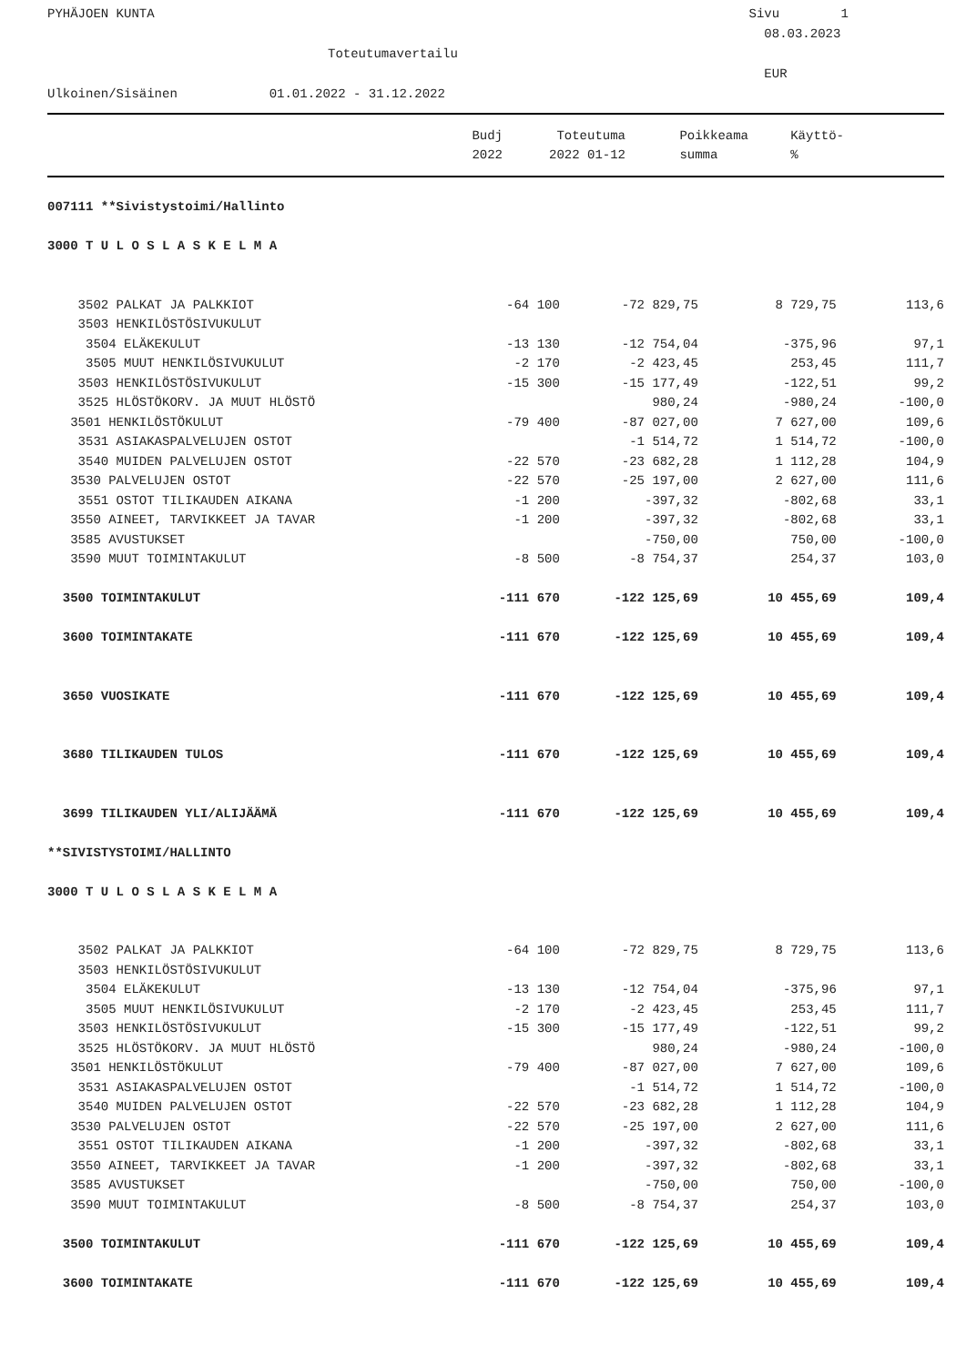PYHÄJOEN KUNTA Sivu 1
08.03.2023
Toteutumavertailu
EUR
Ulkoinen/Sisäinen 01.01.2022 - 31.12.2022
| | Budj | Toteutuma | Poikkeama | Käyttö- | |
| --- | --- | --- | --- | --- | --- |
| | 2022 | 2022 01-12 | summa | % | |
| 007111 **Sivistystoimi/Hallinto | | | | |
| 3000 T U L O S L A S K E L M A | | | | |
| 3502 PALKAT JA PALKKIOT | -64 100 | -72 829,75 | 8 729,75 | 113,6 |
| 3503 HENKILÖSTÖSIVUKULUT | | | | |
| 3504 ELÄKEKULUT | -13 130 | -12 754,04 | -375,96 | 97,1 |
| 3505 MUUT HENKILÖSIVUKULUT | -2 170 | -2 423,45 | 253,45 | 111,7 |
| 3503 HENKILÖSTÖSIVUKULUT | -15 300 | -15 177,49 | -122,51 | 99,2 |
| 3525 HLÖSTÖKORV. JA MUUT HLÖSTÖ | | 980,24 | -980,24 | -100,0 |
| 3501 HENKILÖSTÖKULUT | -79 400 | -87 027,00 | 7 627,00 | 109,6 |
| 3531 ASIAKASPALVELUJEN OSTOT | | -1 514,72 | 1 514,72 | -100,0 |
| 3540 MUIDEN PALVELUJEN OSTOT | -22 570 | -23 682,28 | 1 112,28 | 104,9 |
| 3530 PALVELUJEN OSTOT | -22 570 | -25 197,00 | 2 627,00 | 111,6 |
| 3551 OSTOT TILIKAUDEN AIKANA | -1 200 | -397,32 | -802,68 | 33,1 |
| 3550 AINEET, TARVIKKEET JA TAVAR | -1 200 | -397,32 | -802,68 | 33,1 |
| 3585 AVUSTUKSET | | -750,00 | 750,00 | -100,0 |
| 3590 MUUT TOIMINTAKULUT | -8 500 | -8 754,37 | 254,37 | 103,0 |
| 3500 TOIMINTAKULUT | -111 670 | -122 125,69 | 10 455,69 | 109,4 |
| 3600 TOIMINTAKATE | -111 670 | -122 125,69 | 10 455,69 | 109,4 |
| 3650 VUOSIKATE | -111 670 | -122 125,69 | 10 455,69 | 109,4 |
| 3680 TILIKAUDEN TULOS | -111 670 | -122 125,69 | 10 455,69 | 109,4 |
| 3699 TILIKAUDEN YLI/ALIJÄÄMÄ | -111 670 | -122 125,69 | 10 455,69 | 109,4 |
| **SIVISTYSTOIMI/HALLINTO | | | | |
| 3000 T U L O S L A S K E L M A | | | | |
| 3502 PALKAT JA PALKKIOT | -64 100 | -72 829,75 | 8 729,75 | 113,6 |
| 3503 HENKILÖSTÖSIVUKULUT | | | | |
| 3504 ELÄKEKULUT | -13 130 | -12 754,04 | -375,96 | 97,1 |
| 3505 MUUT HENKILÖSIVUKULUT | -2 170 | -2 423,45 | 253,45 | 111,7 |
| 3503 HENKILÖSTÖSIVUKULUT | -15 300 | -15 177,49 | -122,51 | 99,2 |
| 3525 HLÖSTÖKORV. JA MUUT HLÖSTÖ | | 980,24 | -980,24 | -100,0 |
| 3501 HENKILÖSTÖKULUT | -79 400 | -87 027,00 | 7 627,00 | 109,6 |
| 3531 ASIAKASPALVELUJEN OSTOT | | -1 514,72 | 1 514,72 | -100,0 |
| 3540 MUIDEN PALVELUJEN OSTOT | -22 570 | -23 682,28 | 1 112,28 | 104,9 |
| 3530 PALVELUJEN OSTOT | -22 570 | -25 197,00 | 2 627,00 | 111,6 |
| 3551 OSTOT TILIKAUDEN AIKANA | -1 200 | -397,32 | -802,68 | 33,1 |
| 3550 AINEET, TARVIKKEET JA TAVAR | -1 200 | -397,32 | -802,68 | 33,1 |
| 3585 AVUSTUKSET | | -750,00 | 750,00 | -100,0 |
| 3590 MUUT TOIMINTAKULUT | -8 500 | -8 754,37 | 254,37 | 103,0 |
| 3500 TOIMINTAKULUT | -111 670 | -122 125,69 | 10 455,69 | 109,4 |
| 3600 TOIMINTAKATE | -111 670 | -122 125,69 | 10 455,69 | 109,4 |